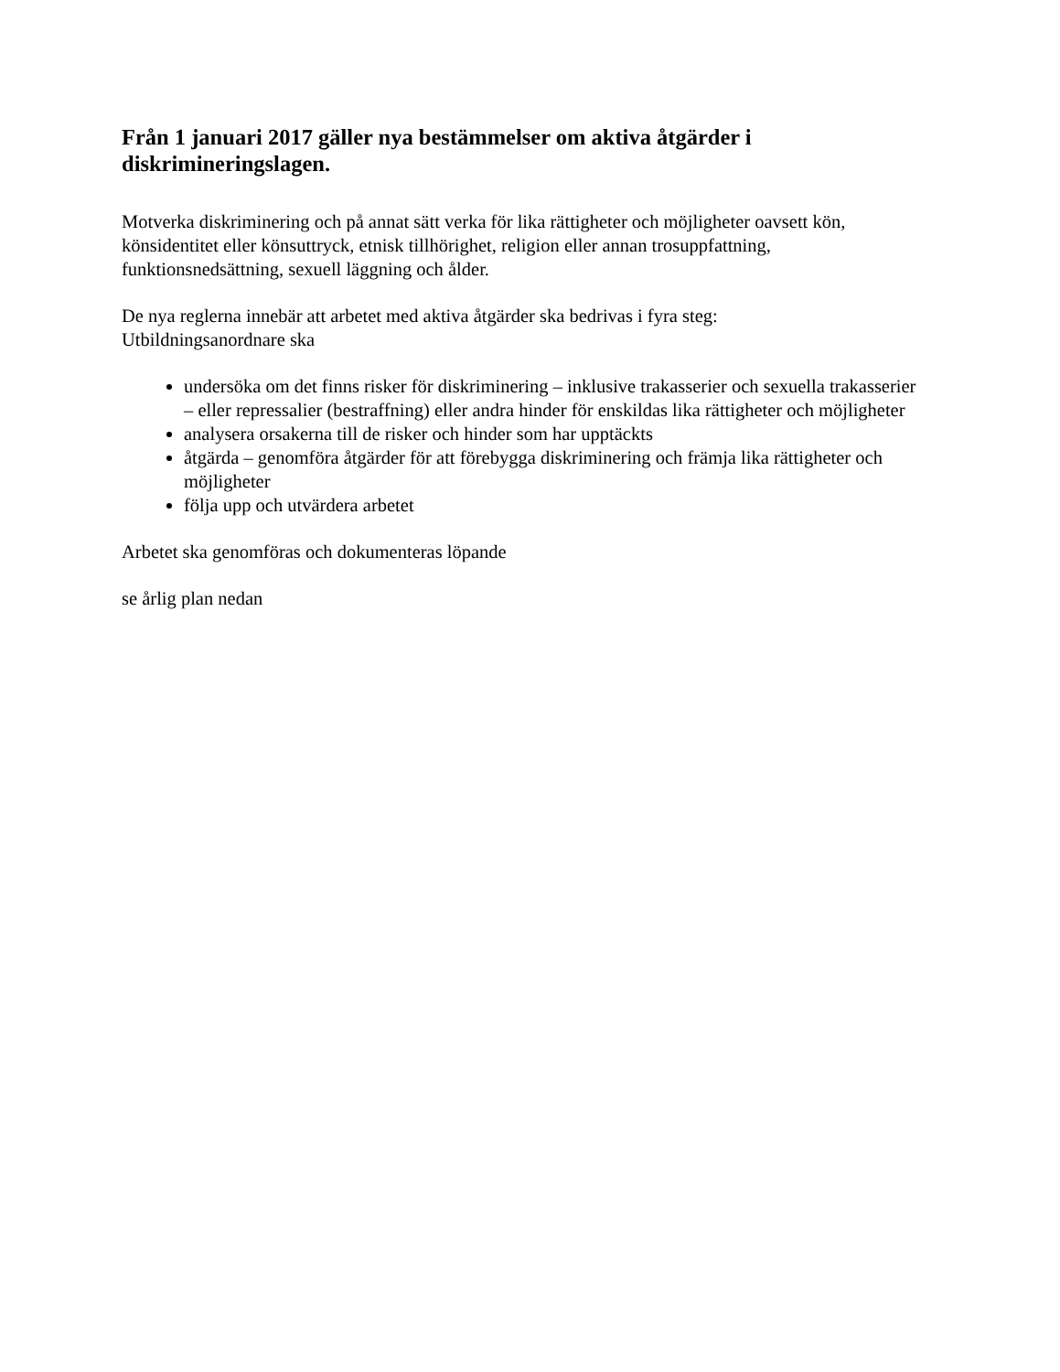Från 1 januari 2017 gäller nya bestämmelser om aktiva åtgärder i diskrimineringslagen.
Motverka diskriminering och på annat sätt verka för lika rättigheter och möjligheter oavsett kön, könsidentitet eller könsuttryck, etnisk tillhörighet, religion eller annan trosuppfattning, funktionsnedsättning, sexuell läggning och ålder.
De nya reglerna innebär att arbetet med aktiva åtgärder ska bedrivas i fyra steg:
Utbildningsanordnare ska
undersöka om det finns risker för diskriminering – inklusive trakasserier och sexuella trakasserier – eller repressalier (bestraffning) eller andra hinder för enskildas lika rättigheter och möjligheter
analysera orsakerna till de risker och hinder som har upptäckts
åtgärda – genomföra åtgärder för att förebygga diskriminering och främja lika rättigheter och möjligheter
följa upp och utvärdera arbetet
Arbetet ska genomföras och dokumenteras löpande
se årlig plan nedan